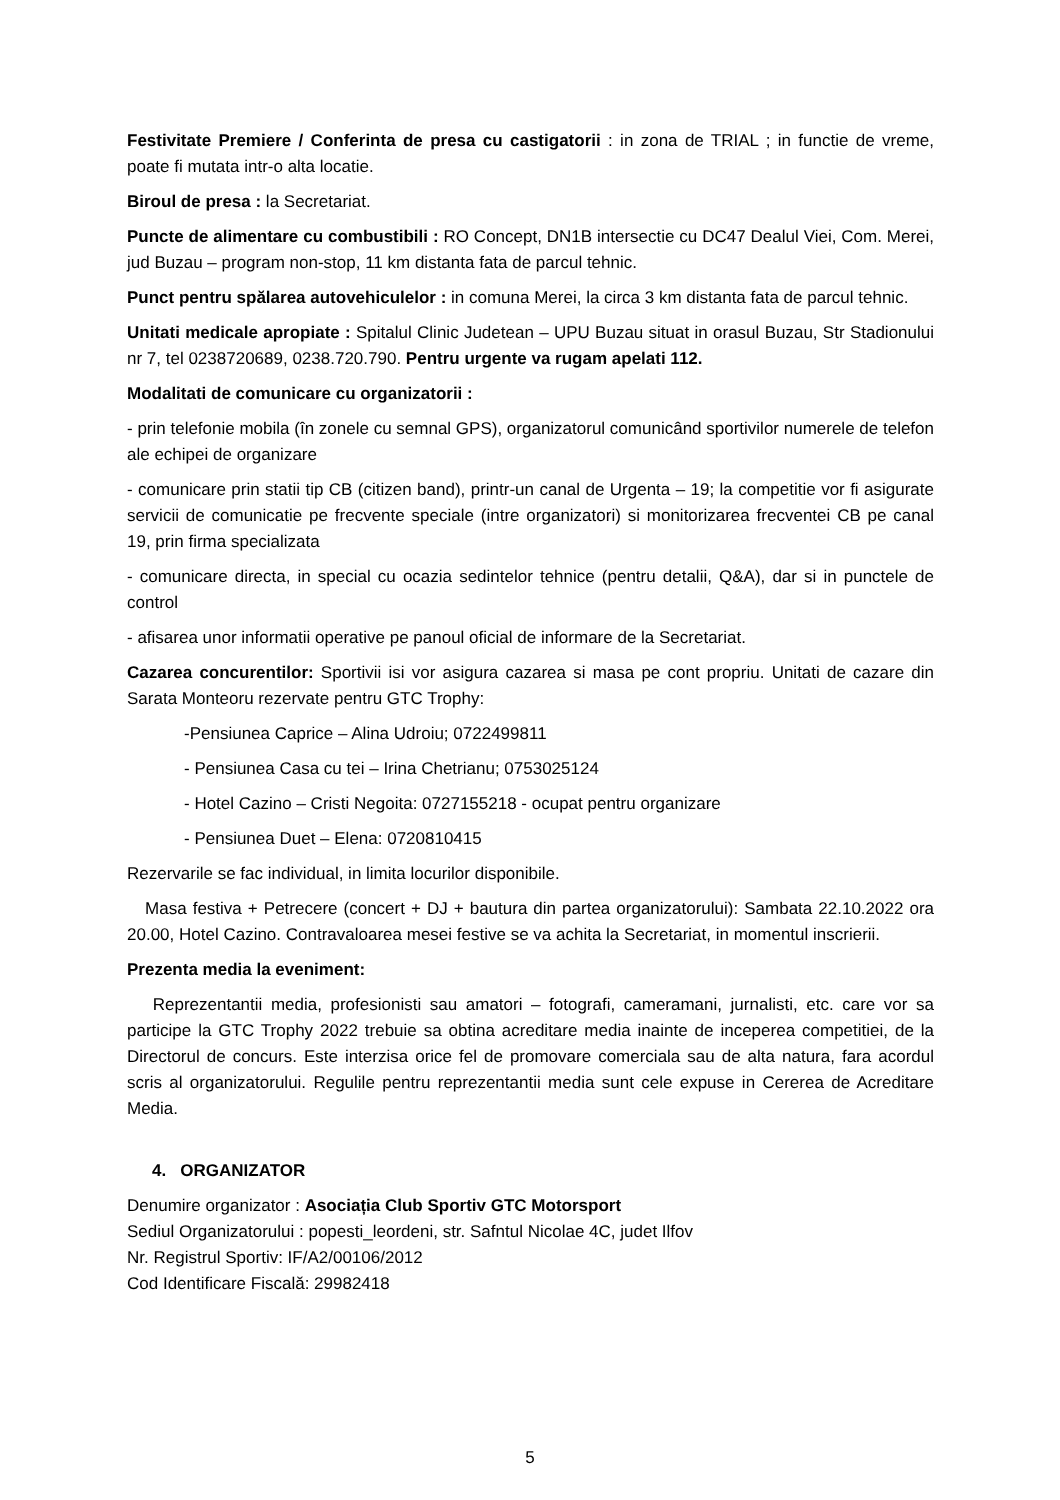Festivitate Premiere / Conferinta de presa cu castigatorii : in zona de TRIAL ; in functie de vreme, poate fi mutata intr-o alta locatie.
Biroul de presa : la Secretariat.
Puncte de alimentare cu combustibili : RO Concept, DN1B intersectie cu DC47 Dealul Viei, Com. Merei, jud Buzau – program non-stop, 11 km distanta fata de parcul tehnic.
Punct pentru spălarea autovehiculelor : in comuna Merei, la circa 3 km distanta fata de parcul tehnic.
Unitati medicale apropiate : Spitalul Clinic Judetean – UPU Buzau situat in orasul Buzau, Str Stadionului nr 7, tel 0238720689, 0238.720.790. Pentru urgente va rugam apelati 112.
Modalitati de comunicare cu organizatorii :
- prin telefonie mobila (în zonele cu semnal GPS), organizatorul comunicând sportivilor numerele de telefon ale echipei de organizare
- comunicare prin statii tip CB (citizen band), printr-un canal de Urgenta – 19; la competitie vor fi asigurate servicii de comunicatie pe frecvente speciale (intre organizatori) si monitorizarea frecventei CB pe canal 19, prin firma specializata
- comunicare directa, in special cu ocazia sedintelor tehnice (pentru detalii, Q&A), dar si in punctele de control
- afisarea unor informatii operative pe panoul oficial de informare de la Secretariat.
Cazarea concurentilor: Sportivii isi vor asigura cazarea si masa pe cont propriu. Unitati de cazare din Sarata Monteoru rezervate pentru GTC Trophy:
-Pensiunea Caprice – Alina Udroiu; 0722499811
- Pensiunea Casa cu tei – Irina Chetrianu; 0753025124
- Hotel Cazino – Cristi Negoita: 0727155218 - ocupat pentru organizare
- Pensiunea Duet – Elena: 0720810415
Rezervarile se fac individual, in limita locurilor disponibile.
Masa festiva + Petrecere (concert + DJ + bautura din partea organizatorului): Sambata 22.10.2022 ora 20.00, Hotel Cazino. Contravaloarea mesei festive se va achita la Secretariat, in momentul inscrierii.
Prezenta media la eveniment:
Reprezentantii media, profesionisti sau amatori – fotografi, cameramani, jurnalisti, etc. care vor sa participe la GTC Trophy 2022 trebuie sa obtina acreditare media inainte de inceperea competitiei, de la Directorul de concurs. Este interzisa orice fel de promovare comerciala sau de alta natura, fara acordul scris al organizatorului. Regulile pentru reprezentantii media sunt cele expuse in Cererea de Acreditare Media.
4. ORGANIZATOR
Denumire organizator : Asociația Club Sportiv GTC Motorsport
Sediul Organizatorului : popesti_leordeni, str. Safntul Nicolae 4C, judet Ilfov
Nr. Registrul Sportiv: IF/A2/00106/2012
Cod Identificare Fiscală: 29982418
5